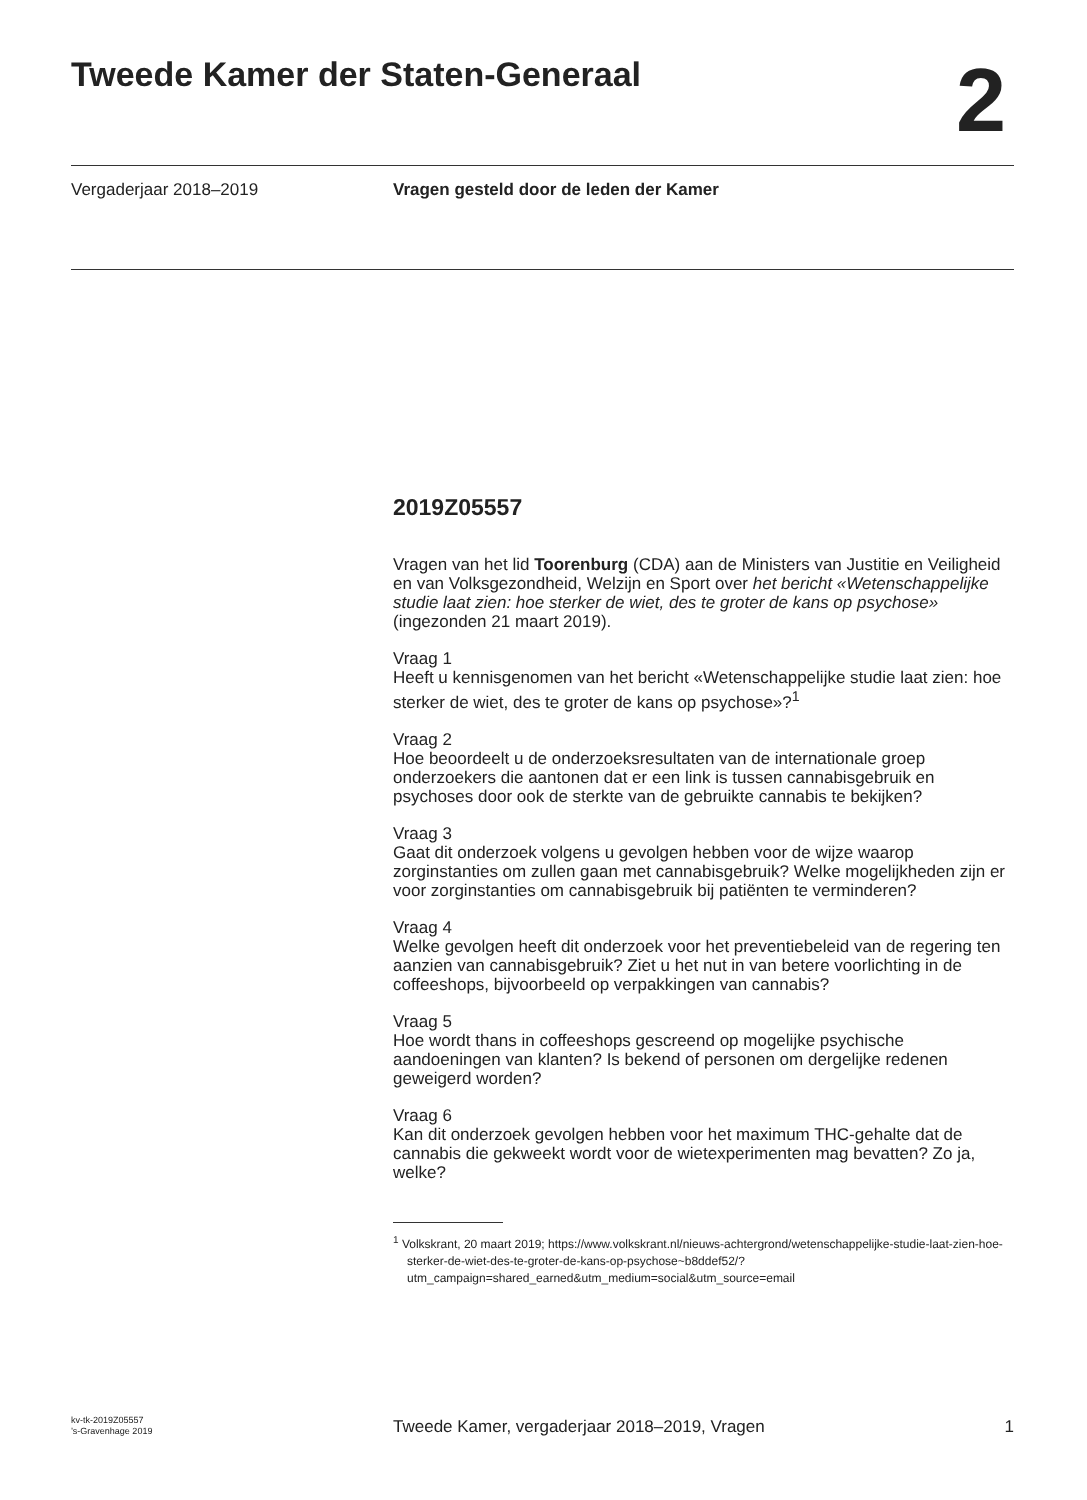Tweede Kamer der Staten-Generaal
2
Vergaderjaar 2018–2019 Vragen gesteld door de leden der Kamer
2019Z05557
Vragen van het lid Toorenburg (CDA) aan de Ministers van Justitie en Veiligheid en van Volksgezondheid, Welzijn en Sport over het bericht «Wetenschappelijke studie laat zien: hoe sterker de wiet, des te groter de kans op psychose» (ingezonden 21 maart 2019).
Vraag 1
Heeft u kennisgenomen van het bericht «Wetenschappelijke studie laat zien: hoe sterker de wiet, des te groter de kans op psychose»?<sup>1</sup>
Vraag 2
Hoe beoordeelt u de onderzoeksresultaten van de internationale groep onderzoekers die aantonen dat er een link is tussen cannabisgebruik en psychoses door ook de sterkte van de gebruikte cannabis te bekijken?
Vraag 3
Gaat dit onderzoek volgens u gevolgen hebben voor de wijze waarop zorginstanties om zullen gaan met cannabisgebruik? Welke mogelijkheden zijn er voor zorginstanties om cannabisgebruik bij patiënten te verminderen?
Vraag 4
Welke gevolgen heeft dit onderzoek voor het preventiebeleid van de regering ten aanzien van cannabisgebruik? Ziet u het nut in van betere voorlichting in de coffeeshops, bijvoorbeeld op verpakkingen van cannabis?
Vraag 5
Hoe wordt thans in coffeeshops gescreend op mogelijke psychische aandoeningen van klanten? Is bekend of personen om dergelijke redenen geweigerd worden?
Vraag 6
Kan dit onderzoek gevolgen hebben voor het maximum THC-gehalte dat de cannabis die gekweekt wordt voor de wietexperimenten mag bevatten? Zo ja, welke?
<sup>1</sup> Volkskrant, 20 maart 2019; https://www.volkskrant.nl/nieuws-achtergrond/wetenschappelijke-studie-laat-zien-hoe-sterker-de-wiet-des-te-groter-de-kans-op-psychose~b8ddef52/?utm_campaign=shared_earned&utm_medium=social&utm_source=email
kv-tk-2019Z05557
’s-Gravenhage 2019
Tweede Kamer, vergaderjaar 2018–2019, Vragen
1